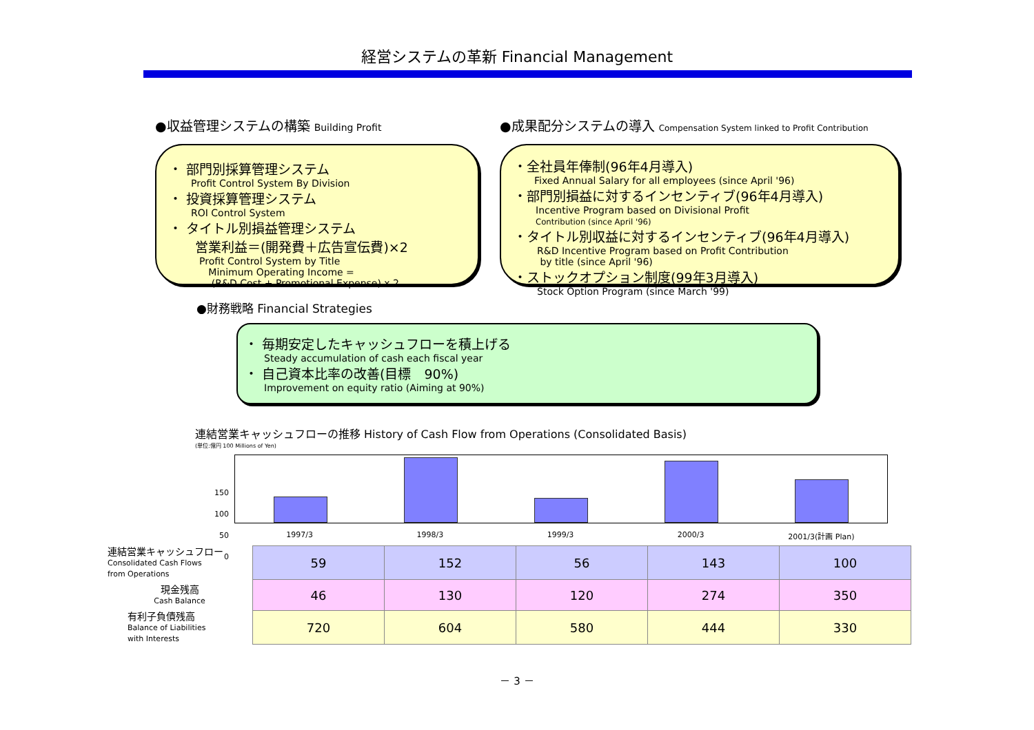経営システムの革新 Financial Management
●収益管理システムの構築 Building Profit
・ 部門別採算管理システム
Profit Control System By Division
・ 投資採算管理システム
ROI Control System
・ タイトル別損益管理システム
営業利益＝(開発費＋広告宣伝費)×2
Profit Control System by Title
Minimum Operating Income =
(R&D Cost + Promotional Expense) x 2
●成果配分システムの導入 Compensation System linked to Profit Contribution
・全社員年俸制(96年4月導入)
Fixed Annual Salary for all employees (since April '96)
・部門別損益に対するインセンティブ(96年4月導入)
Incentive Program based on Divisional Profit
Contribution (since April '96)
・タイトル別収益に対するインセンティブ(96年4月導入)
R&D Incentive Program based on Profit Contribution
by title (since April '96)
・ストックオプション制度(99年3月導入)
Stock Option Program (since March '99)
●財務戦略 Financial Strategies
・ 毎期安定したキャッシュフローを積上げる
Steady accumulation of cash each fiscal year
・ 自己資本比率の改善(目標　90%)
Improvement on equity ratio (Aiming at 90%)
連結営業キャッシュフローの推移 History of Cash Flow from Operations (Consolidated Basis)
(単位:億円 100 Millions of Yen)
150
100
50
0
1997/3 1998/3 1999/3 2000/3 2001/3(計画 Plan)
| 連結営業キャッシュフロー Consolidated Cash Flows from Operations | 59 | 152 | 56 | 143 | 100 |
| 現金残高 Cash Balance | 46 | 130 | 120 | 274 | 350 |
| 有利子負債残高 Balance of Liabilities with Interests | 720 | 604 | 580 | 444 | 330 |
－ 3 －